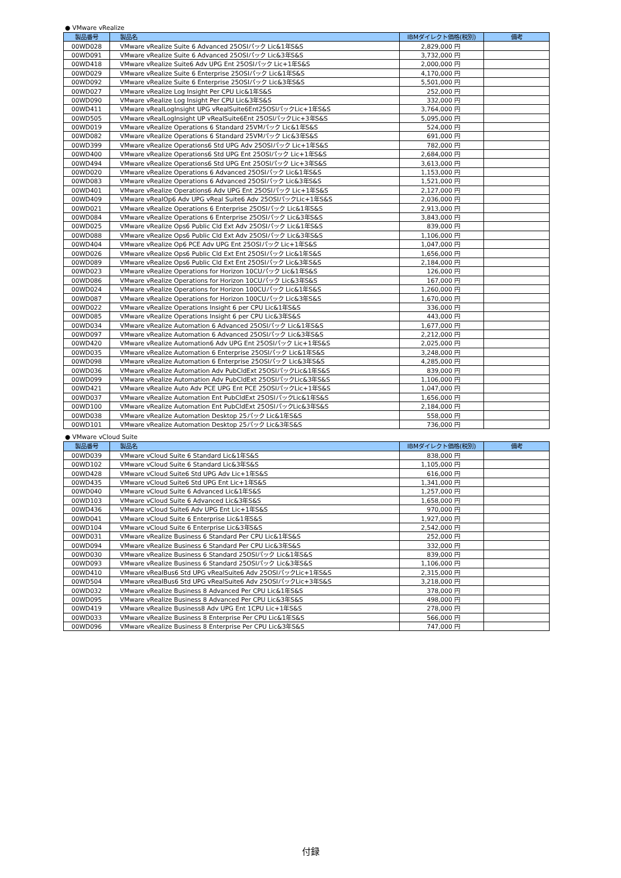● VMware vRealize
| 製品番号 | 製品名 | IBMダイレクト価格(税別) | 備考 |
| --- | --- | --- | --- |
| 00WD028 | VMware vRealize Suite 6 Advanced 25OSIパック Lic&1年S&S | 2,829,000 円 | |
| 00WD091 | VMware vRealize Suite 6 Advanced 25OSIパック Lic&3年S&S | 3,732,000 円 | |
| 00WD418 | VMware vRealize Suite6 Adv UPG Ent 25OSIパック Lic+1年S&S | 2,000,000 円 | |
| 00WD029 | VMware vRealize Suite 6 Enterprise 25OSIパック Lic&1年S&S | 4,170,000 円 | |
| 00WD092 | VMware vRealize Suite 6 Enterprise 25OSIパック Lic&3年S&S | 5,501,000 円 | |
| 00WD027 | VMware vRealize Log Insight Per CPU Lic&1年S&S | 252,000 円 | |
| 00WD090 | VMware vRealize Log Insight Per CPU Lic&3年S&S | 332,000 円 | |
| 00WD411 | VMware vRealLogInsight UPG vRealSuite6Ent25OSIパックLic+1年S&S | 3,764,000 円 | |
| 00WD505 | VMware vRealLogInsight UP vRealSuite6Ent 25OSIパックLic+3年S&S | 5,095,000 円 | |
| 00WD019 | VMware vRealize Operations 6 Standard 25VMパック Lic&1年S&S | 524,000 円 | |
| 00WD082 | VMware vRealize Operations 6 Standard 25VMパック Lic&3年S&S | 691,000 円 | |
| 00WD399 | VMware vRealize Operations6 Std UPG Adv 25OSIパック Lic+1年S&S | 782,000 円 | |
| 00WD400 | VMware vRealize Operations6 Std UPG Ent 25OSIパック Lic+1年S&S | 2,684,000 円 | |
| 00WD494 | VMware vRealize Operations6 Std UPG Ent 25OSIパック Lic+3年S&S | 3,613,000 円 | |
| 00WD020 | VMware vRealize Operations 6 Advanced 25OSIパック Lic&1年S&S | 1,153,000 円 | |
| 00WD083 | VMware vRealize Operations 6 Advanced 25OSIパック Lic&3年S&S | 1,521,000 円 | |
| 00WD401 | VMware vRealize Operations6 Adv UPG Ent 25OSIパック Lic+1年S&S | 2,127,000 円 | |
| 00WD409 | VMware vRealOp6 Adv UPG vReal Suite6 Adv 25OSIパックLic+1年S&S | 2,036,000 円 | |
| 00WD021 | VMware vRealize Operations 6 Enterprise 25OSIパック Lic&1年S&S | 2,913,000 円 | |
| 00WD084 | VMware vRealize Operations 6 Enterprise 25OSIパック Lic&3年S&S | 3,843,000 円 | |
| 00WD025 | VMware vRealize Ops6 Public Cld Ext Adv 25OSIパック Lic&1年S&S | 839,000 円 | |
| 00WD088 | VMware vRealize Ops6 Public Cld Ext Adv 25OSIパック Lic&3年S&S | 1,106,000 円 | |
| 00WD404 | VMware vRealize Op6 PCE Adv UPG Ent 25OSIパック Lic+1年S&S | 1,047,000 円 | |
| 00WD026 | VMware vRealize Ops6 Public Cld Ext Ent 25OSIパック Lic&1年S&S | 1,656,000 円 | |
| 00WD089 | VMware vRealize Ops6 Public Cld Ext Ent 25OSIパック Lic&3年S&S | 2,184,000 円 | |
| 00WD023 | VMware vRealize Operations for Horizon 10CUパック Lic&1年S&S | 126,000 円 | |
| 00WD086 | VMware vRealize Operations for Horizon 10CUパック Lic&3年S&S | 167,000 円 | |
| 00WD024 | VMware vRealize Operations for Horizon 100CUパック Lic&1年S&S | 1,260,000 円 | |
| 00WD087 | VMware vRealize Operations for Horizon 100CUパック Lic&3年S&S | 1,670,000 円 | |
| 00WD022 | VMware vRealize Operations Insight 6 per CPU Lic&1年S&S | 336,000 円 | |
| 00WD085 | VMware vRealize Operations Insight 6 per CPU Lic&3年S&S | 443,000 円 | |
| 00WD034 | VMware vRealize Automation 6 Advanced 25OSIパック Lic&1年S&S | 1,677,000 円 | |
| 00WD097 | VMware vRealize Automation 6 Advanced 25OSIパック Lic&3年S&S | 2,212,000 円 | |
| 00WD420 | VMware vRealize Automation6 Adv UPG Ent 25OSIパック Lic+1年S&S | 2,025,000 円 | |
| 00WD035 | VMware vRealize Automation 6 Enterprise 25OSIパック Lic&1年S&S | 3,248,000 円 | |
| 00WD098 | VMware vRealize Automation 6 Enterprise 25OSIパック Lic&3年S&S | 4,285,000 円 | |
| 00WD036 | VMware vRealize Automation Adv PubCldExt 25OSIパックLic&1年S&S | 839,000 円 | |
| 00WD099 | VMware vRealize Automation Adv PubCldExt 25OSIパックLic&3年S&S | 1,106,000 円 | |
| 00WD421 | VMware vRealize Auto Adv PCE UPG Ent PCE 25OSIパックLic+1年S&S | 1,047,000 円 | |
| 00WD037 | VMware vRealize Automation Ent PubCldExt 25OSIパックLic&1年S&S | 1,656,000 円 | |
| 00WD100 | VMware vRealize Automation Ent PubCldExt 25OSIパックLic&3年S&S | 2,184,000 円 | |
| 00WD038 | VMware vRealize Automation Desktop 25パック Lic&1年S&S | 558,000 円 | |
| 00WD101 | VMware vRealize Automation Desktop 25パック Lic&3年S&S | 736,000 円 | |
● VMware vCloud Suite
| 製品番号 | 製品名 | IBMダイレクト価格(税別) | 備考 |
| --- | --- | --- | --- |
| 00WD039 | VMware vCloud Suite 6 Standard Lic&1年S&S | 838,000 円 | |
| 00WD102 | VMware vCloud Suite 6 Standard Lic&3年S&S | 1,105,000 円 | |
| 00WD428 | VMware vCloud Suite6 Std UPG Adv Lic+1年S&S | 616,000 円 | |
| 00WD435 | VMware vCloud Suite6 Std UPG Ent Lic+1年S&S | 1,341,000 円 | |
| 00WD040 | VMware vCloud Suite 6 Advanced Lic&1年S&S | 1,257,000 円 | |
| 00WD103 | VMware vCloud Suite 6 Advanced Lic&3年S&S | 1,658,000 円 | |
| 00WD436 | VMware vCloud Suite6 Adv UPG Ent Lic+1年S&S | 970,000 円 | |
| 00WD041 | VMware vCloud Suite 6 Enterprise Lic&1年S&S | 1,927,000 円 | |
| 00WD104 | VMware vCloud Suite 6 Enterprise Lic&3年S&S | 2,542,000 円 | |
| 00WD031 | VMware vRealize Business 6 Standard Per CPU Lic&1年S&S | 252,000 円 | |
| 00WD094 | VMware vRealize Business 6 Standard Per CPU Lic&3年S&S | 332,000 円 | |
| 00WD030 | VMware vRealize Business 6 Standard 25OSIパック Lic&1年S&S | 839,000 円 | |
| 00WD093 | VMware vRealize Business 6 Standard 25OSIパック Lic&3年S&S | 1,106,000 円 | |
| 00WD410 | VMware vRealBus6 Std UPG vRealSuite6 Adv 25OSIパックLic+1年S&S | 2,315,000 円 | |
| 00WD504 | VMware vRealBus6 Std UPG vRealSuite6 Adv 25OSIパックLic+3年S&S | 3,218,000 円 | |
| 00WD032 | VMware vRealize Business 8 Advanced Per CPU Lic&1年S&S | 378,000 円 | |
| 00WD095 | VMware vRealize Business 8 Advanced Per CPU Lic&3年S&S | 498,000 円 | |
| 00WD419 | VMware vRealize Business8 Adv UPG Ent 1CPU Lic+1年S&S | 278,000 円 | |
| 00WD033 | VMware vRealize Business 8 Enterprise Per CPU Lic&1年S&S | 566,000 円 | |
| 00WD096 | VMware vRealize Business 8 Enterprise Per CPU Lic&3年S&S | 747,000 円 | |
付録